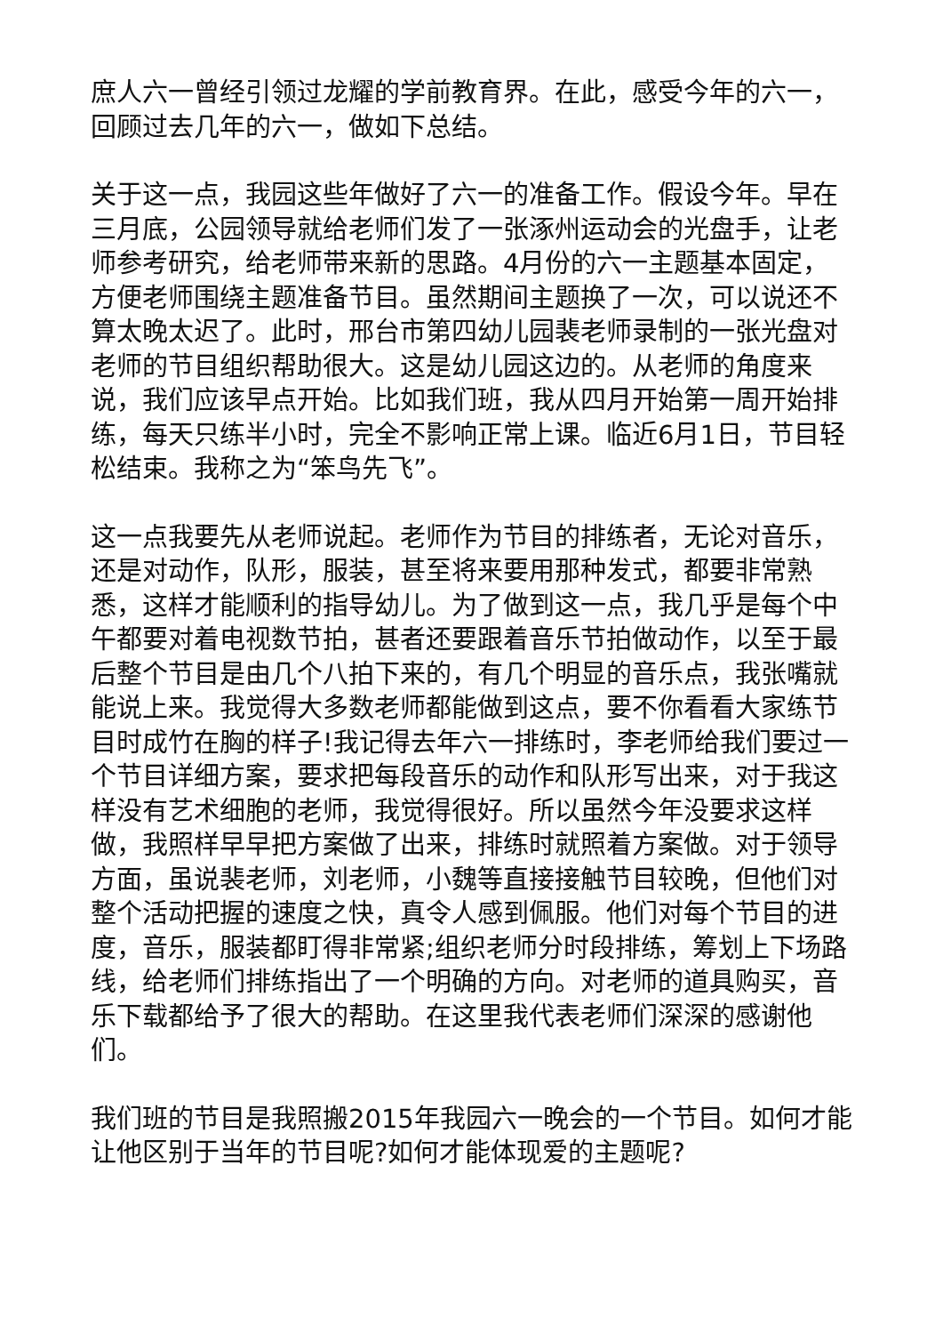庶人六一曾经引领过龙耀的学前教育界。在此，感受今年的六一，回顾过去几年的六一，做如下总结。
关于这一点，我园这些年做好了六一的准备工作。假设今年。早在三月底，公园领导就给老师们发了一张涿州运动会的光盘手，让老师参考研究，给老师带来新的思路。4月份的六一主题基本固定，方便老师围绕主题准备节目。虽然期间主题换了一次，可以说还不算太晚太迟了。此时，邢台市第四幼儿园裴老师录制的一张光盘对老师的节目组织帮助很大。这是幼儿园这边的。从老师的角度来说，我们应该早点开始。比如我们班，我从四月开始第一周开始排练，每天只练半小时，完全不影响正常上课。临近6月1日，节目轻松结束。我称之为“笨鸟先飞”。
这一点我要先从老师说起。老师作为节目的排练者，无论对音乐，还是对动作，队形，服装，甚至将来要用那种发式，都要非常熟悉，这样才能顺利的指导幼儿。为了做到这一点，我几乎是每个中午都要对着电视数节拍，甚者还要跟着音乐节拍做动作，以至于最后整个节目是由几个八拍下来的，有几个明显的音乐点，我张嘴就能说上来。我觉得大多数老师都能做到这点，要不你看看大家练节目时成竹在胸的样子!我记得去年六一排练时，李老师给我们要过一个节目详细方案，要求把每段音乐的动作和队形写出来，对于我这样没有艺术细胞的老师，我觉得很好。所以虽然今年没要求这样做，我照样早早把方案做了出来，排练时就照着方案做。对于领导方面，虽说裴老师，刘老师，小魏等直接接触节目较晚，但他们对整个活动把握的速度之快，真令人感到佩服。他们对每个节目的进度，音乐，服装都盯得非常紧;组织老师分时段排练，筹划上下场路线，给老师们排练指出了一个明确的方向。对老师的道具购买，音乐下载都给予了很大的帮助。在这里我代表老师们深深的感谢他们。
我们班的节目是我照搬2015年我园六一晚会的一个节目。如何才能让他区别于当年的节目呢?如何才能体现爱的主题呢?